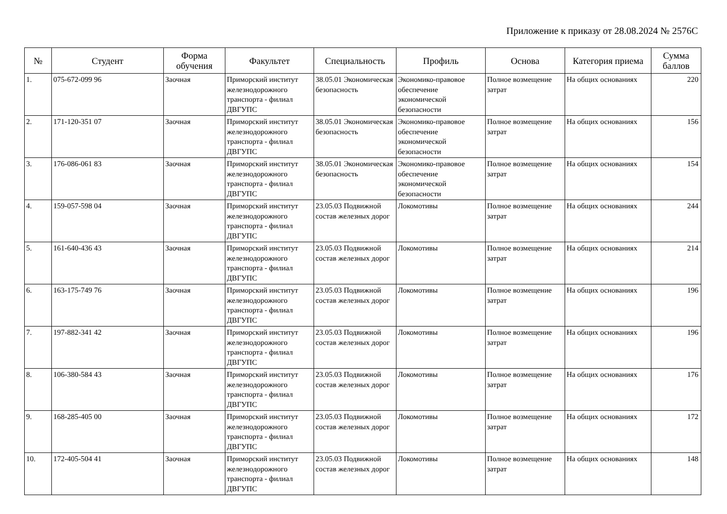Приложение к приказу от 28.08.2024 № 2576С
| № | Студент | Форма обучения | Факультет | Специальность | Профиль | Основа | Категория приема | Сумма баллов |
| --- | --- | --- | --- | --- | --- | --- | --- | --- |
| 1. | 075-672-099 96 | Заочная | Приморский институт железнодорожного транспорта - филиал ДВГУПС | 38.05.01 Экономическая безопасность | Экономико-правовое обеспечение экономической безопасности | Полное возмещение затрат | На общих основаниях | 220 |
| 2. | 171-120-351 07 | Заочная | Приморский институт железнодорожного транспорта - филиал ДВГУПС | 38.05.01 Экономическая безопасность | Экономико-правовое обеспечение экономической безопасности | Полное возмещение затрат | На общих основаниях | 156 |
| 3. | 176-086-061 83 | Заочная | Приморский институт железнодорожного транспорта - филиал ДВГУПС | 38.05.01 Экономическая безопасность | Экономико-правовое обеспечение экономической безопасности | Полное возмещение затрат | На общих основаниях | 154 |
| 4. | 159-057-598 04 | Заочная | Приморский институт железнодорожного транспорта - филиал ДВГУПС | 23.05.03 Подвижной состав железных дорог | Локомотивы | Полное возмещение затрат | На общих основаниях | 244 |
| 5. | 161-640-436 43 | Заочная | Приморский институт железнодорожного транспорта - филиал ДВГУПС | 23.05.03 Подвижной состав железных дорог | Локомотивы | Полное возмещение затрат | На общих основаниях | 214 |
| 6. | 163-175-749 76 | Заочная | Приморский институт железнодорожного транспорта - филиал ДВГУПС | 23.05.03 Подвижной состав железных дорог | Локомотивы | Полное возмещение затрат | На общих основаниях | 196 |
| 7. | 197-882-341 42 | Заочная | Приморский институт железнодорожного транспорта - филиал ДВГУПС | 23.05.03 Подвижной состав железных дорог | Локомотивы | Полное возмещение затрат | На общих основаниях | 196 |
| 8. | 106-380-584 43 | Заочная | Приморский институт железнодорожного транспорта - филиал ДВГУПС | 23.05.03 Подвижной состав железных дорог | Локомотивы | Полное возмещение затрат | На общих основаниях | 176 |
| 9. | 168-285-405 00 | Заочная | Приморский институт железнодорожного транспорта - филиал ДВГУПС | 23.05.03 Подвижной состав железных дорог | Локомотивы | Полное возмещение затрат | На общих основаниях | 172 |
| 10. | 172-405-504 41 | Заочная | Приморский институт железнодорожного транспорта - филиал ДВГУПС | 23.05.03 Подвижной состав железных дорог | Локомотивы | Полное возмещение затрат | На общих основаниях | 148 |